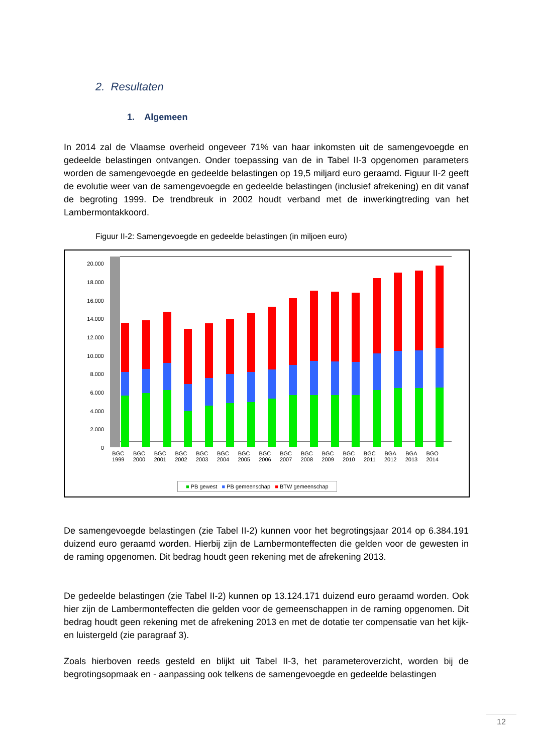2. Resultaten
1. Algemeen
In 2014 zal de Vlaamse overheid ongeveer 71% van haar inkomsten uit de samengevoegde en gedeelde belastingen ontvangen. Onder toepassing van de in Tabel II-3 opgenomen parameters worden de samengevoegde en gedeelde belastingen op 19,5 miljard euro geraamd. Figuur II-2 geeft de evolutie weer van de samengevoegde en gedeelde belastingen (inclusief afrekening) en dit vanaf de begroting 1999. De trendbreuk in 2002 houdt verband met de inwerkingtreding van het Lambermontakkoord.
Figuur II-2: Samengevoegde en gedeelde belastingen (in miljoen euro)
20.000
18.000
16.000
14.000
12.000
10.000
8.000
6.000
4.000
2.000
0
BGC
1999 BGC
2000 BGC
2001 BGC
2002 BGC
2003 BGC
2004 BGC
2005 BGC
2006 BGC
2007 BGC
2008 BGC
2009 BGC
2010 BGC
2011 BGA
2012 BGA
2013 BGO
2014
■ PB gewest ■ PB gemeenschap ■ BTW gemeenschap
De samengevoegde belastingen (zie Tabel II-2) kunnen voor het begrotingsjaar 2014 op 6.384.191 duizend euro geraamd worden. Hierbij zijn de Lambermonteffecten die gelden voor de gewesten in de raming opgenomen. Dit bedrag houdt geen rekening met de afrekening 2013.
De gedeelde belastingen (zie Tabel II-2) kunnen op 13.124.171 duizend euro geraamd worden. Ook hier zijn de Lambermonteffecten die gelden voor de gemeenschappen in de raming opgenomen. Dit bedrag houdt geen rekening met de afrekening 2013 en met de dotatie ter compensatie van het kijk- en luistergeld (zie paragraaf 3).
Zoals hierboven reeds gesteld en blijkt uit Tabel II-3, het parameteroverzicht, worden bij de begrotingsopmaak en - aanpassing ook telkens de samengevoegde en gedeelde belastingen
12